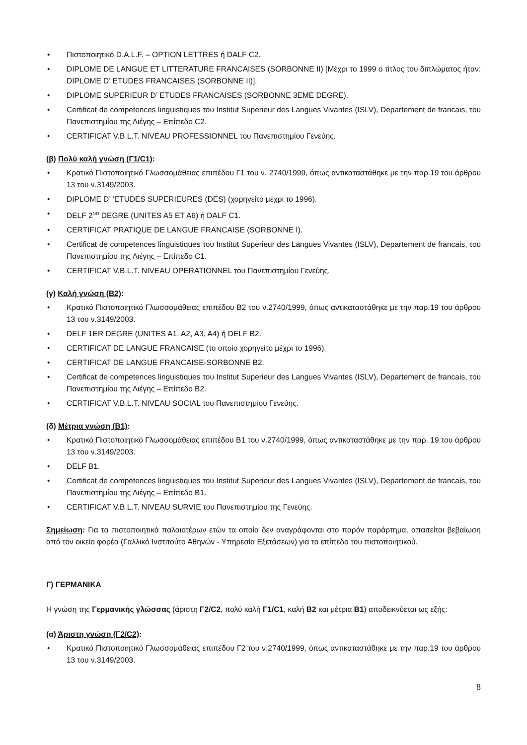• Πιστοποιητικό D.A.L.F. – OPTION LETTRES ή DALF C2.
• DIPLOME DE LANGUE ET LITTERATURE FRANCAISES (SORBONNE II) [Μέχρι το 1999 ο τίτλος του διπλώματος ήταν: DIPLOME D’ ETUDES FRANCAISES (SORBONNE II)].
• DIPLOME SUPERIEUR D’ ETUDES FRANCAISES (SORBONNE 3EME DEGRE).
• Certificat de competences linguistiques του Institut Superieur des Langues Vivantes (ISLV), Departement de francais, του Πανεπιστημίου της Λιέγης – Επίπεδο C2.
• CERTIFICAT V.B.L.T. NIVEAU PROFESSIONNEL του Πανεπιστημίου Γενεύης.
(β) Πολύ καλή γνώση (Γ1/C1):
• Κρατικό Πιστοποιητικό Γλωσσομάθειας επιπέδου Γ1 του ν. 2740/1999, όπως αντικαταστάθηκε με την παρ.19 του άρθρου 13 του ν.3149/2003.
• DIPLOME D’ ‘ETUDES SUPERIEURES (DES) (χορηγείτο μέχρι το 1996).
• DELF 2<sup>ND</sup> DEGRE (UNITES A5 ET A6) ή DALF C1.
• CERTIFICAT PRATIQUE DE LANGUE FRANCAISE (SORBONNE I).
• Certificat de competences linguistiques του Institut Superieur des Langues Vivantes (ISLV), Departement de francais, του Πανεπιστημίου της Λιέγης – Επίπεδο C1.
• CERTIFICAT V.B.L.T. NIVEAU OPERATIONNEL του Πανεπιστημίου Γενεύης.
(γ) Καλή γνώση (B2):
• Κρατικό Πιστοποιητικό Γλωσσομάθειας επιπέδου Β2 του ν.2740/1999, όπως αντικαταστάθηκε με την παρ.19 του άρθρου 13 του ν.3149/2003.
• DELF 1ER DEGRE (UNITES A1, A2, A3, A4) ή DELF B2.
• CERTIFICAT DE LANGUE FRANCAISE (το οποίο χορηγείτο μέχρι το 1996).
• CERTIFICAT DE LANGUE FRANCAISE-SORBONNE B2.
• Certificat de competences linguistiques του Institut Superieur des Langues Vivantes (ISLV), Departement de francais, του Πανεπιστημίου της Λιέγης – Επίπεδο B2.
• CERTIFICAT V.B.L.T. NIVEAU SOCIAL του Πανεπιστημίου Γενεύης.
(δ) Μέτρια γνώση (B1):
• Κρατικό Πιστοποιητικό Γλωσσομάθειας επιπέδου Β1 του ν.2740/1999, όπως αντικαταστάθηκε με την παρ. 19 του άρθρου 13 του ν.3149/2003.
• DELF B1.
• Certificat de competences linguistiques του Institut Superieur des Langues Vivantes (ISLV), Departement de francais, του Πανεπιστημίου της Λιέγης – Επίπεδο B1.
• CERTIFICAT V.B.L.T. NIVEAU SURVIE του Πανεπιστημίου της Γενεύης.
Σημείωση: Για τα πιστοποιητικά παλαιοτέρων ετών τα οποία δεν αναγράφονται στο παρόν παράρτημα, απαιτείται βεβαίωση από τον οικείο φορέα (Γαλλικό Ινστιτούτο Αθηνών - Υπηρεσία Εξετάσεων) για το επίπεδο του πιστοποιητικού.
Γ) ΓΕΡΜΑΝΙΚΑ
Η γνώση της Γερμανικής γλώσσας (άριστη Γ2/C2, πολύ καλή Γ1/C1, καλή B2 και μέτρια B1) αποδεικνύεται ως εξής:
(α) Άριστη γνώση (Γ2/C2):
• Κρατικό Πιστοποιητικό Γλωσσομάθειας επιπέδου Γ2 του ν.2740/1999, όπως αντικαταστάθηκε με την παρ.19 του άρθρου 13 του ν.3149/2003.
8